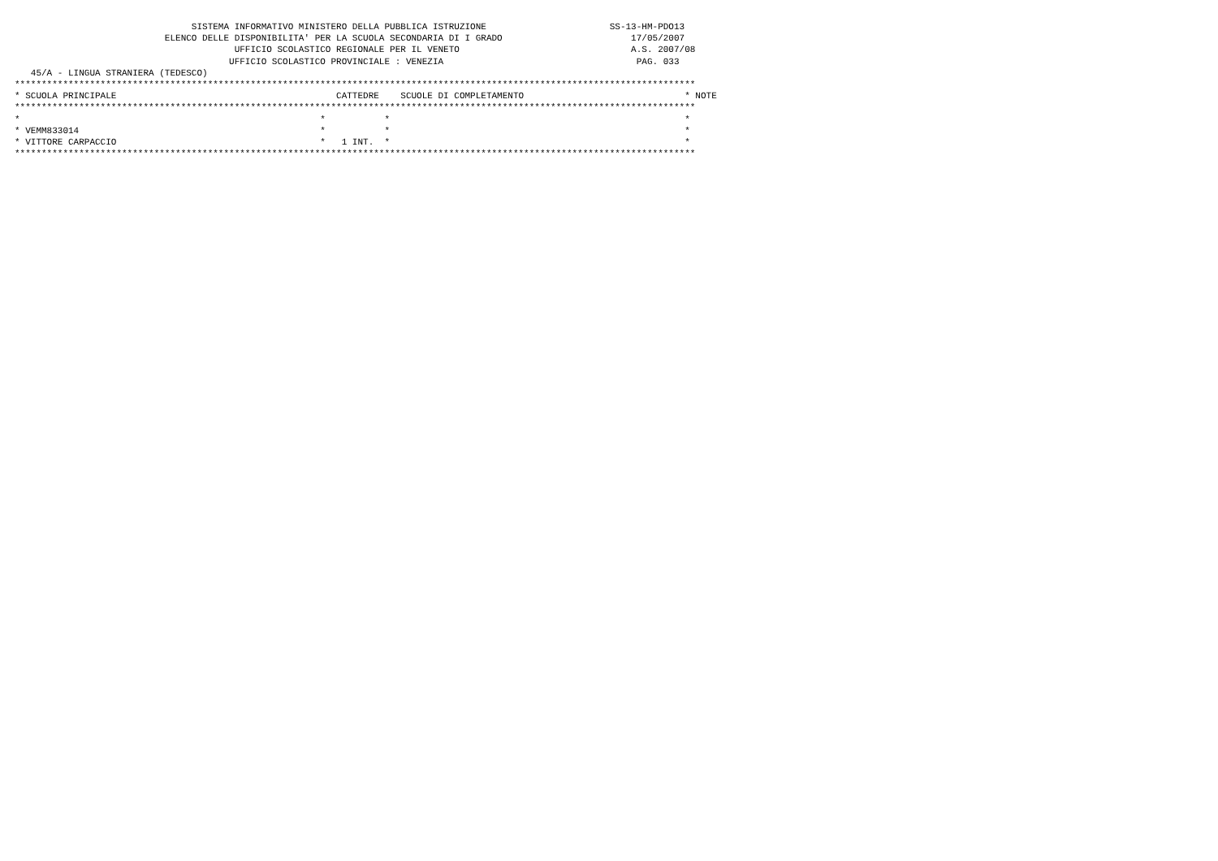SISTEMA INFORMATIVO MINISTERO DELLA PUBBLICA ISTRUZIONE                       SS-13-HM-PDO13
                            ELENCO DELLE DISPONIBILITA' PER LA SCUOLA SECONDARIA DI I GRADO                        17/05/2007
                                         UFFICIO SCOLASTICO REGIONALE PER IL VENETO                                A.S. 2007/08
                                        UFFICIO SCOLASTICO PROVINCIALE : VENEZIA                                    PAG. 033
   45/A - LINGUA STRANIERA (TEDESCO)
*******************************************************************************************************************************
* SCUOLA PRINCIPALE                                         CATTEDRE    SCUOLE DI COMPLETAMENTO                              * NOTE
*******************************************************************************************************************************
*                                                        *           *                                                       *
* VEMM833014                                             *           *                                                       *
* VITTORE CARPACCIO                                      *   1 INT.  *                                                       *
*******************************************************************************************************************************